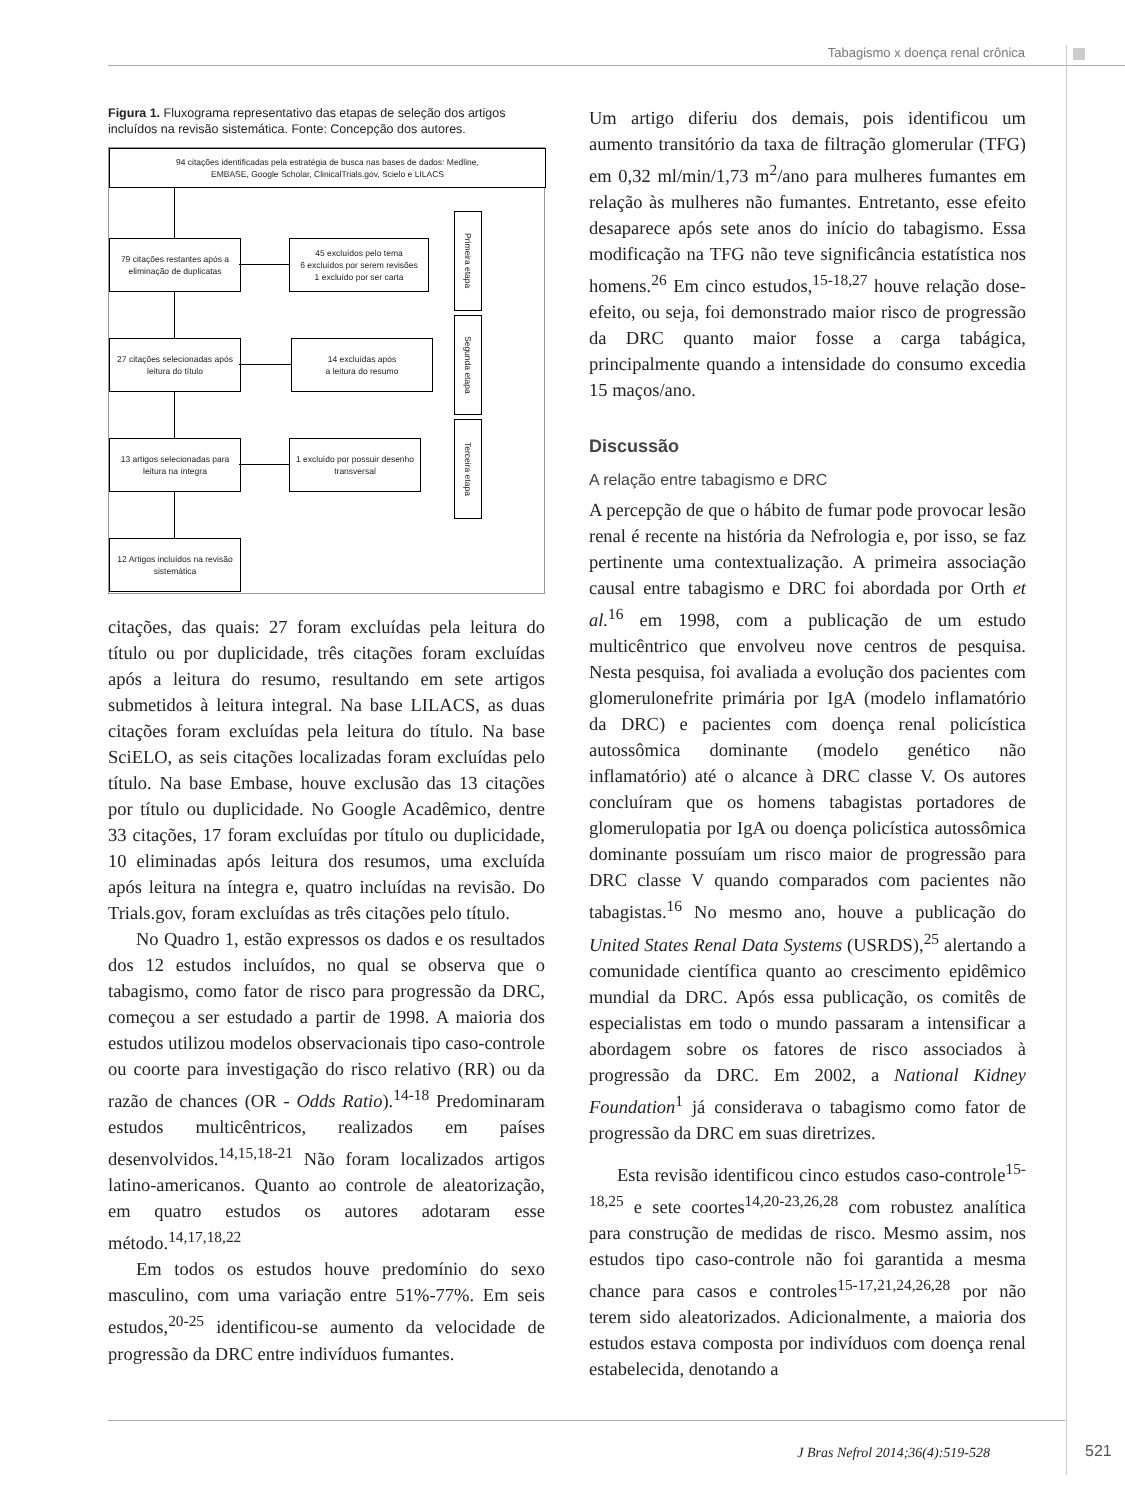Tabagismo x doença renal crônica
Figura 1. Fluxograma representativo das etapas de seleção dos artigos incluídos na revisão sistemática. Fonte: Concepção dos autores.
94 citações identificadas pela estratégia de busca nas bases de dados: Medline,
EMBASE, Google Scholar, ClinicalTrials.gov, Scielo e LILACS
79 citações restantes após a eliminação de duplicatas
45 excluídos pelo tema
6 excluídos por serem revisões
1 excluído por ser carta
27 citações selecionadas após leitura do título
14 excluídas após
a leitura do resumo
13 artigos selecionadas para leitura na íntegra
1 excluído por possuir desenho transversal
12 Artigos incluídos na revisão sistemática
Primeira etapa
Segunda etapa
Terceira etapa
citações, das quais: 27 foram excluídas pela leitura do título ou por duplicidade, três citações foram excluídas após a leitura do resumo, resultando em sete artigos submetidos à leitura integral. Na base LILACS, as duas citações foram excluídas pela leitura do título. Na base SciELO, as seis citações localizadas foram excluídas pelo título. Na base Embase, houve exclusão das 13 citações por título ou duplicidade. No Google Acadêmico, dentre 33 citações, 17 foram excluídas por título ou duplicidade, 10 eliminadas após leitura dos resumos, uma excluída após leitura na íntegra e, quatro incluídas na revisão. Do Trials.gov, foram excluídas as três citações pelo título.
No Quadro 1, estão expressos os dados e os resultados dos 12 estudos incluídos, no qual se observa que o tabagismo, como fator de risco para progressão da DRC, começou a ser estudado a partir de 1998. A maioria dos estudos utilizou modelos observacionais tipo caso-controle ou coorte para investigação do risco relativo (RR) ou da razão de chances (OR - Odds Ratio).<sup>14-18</sup> Predominaram estudos multicêntricos, realizados em países desenvolvidos.<sup>14,15,18-21</sup> Não foram localizados artigos latino-americanos. Quanto ao controle de aleatorização, em quatro estudos os autores adotaram esse método.<sup>14,17,18,22</sup>
Em todos os estudos houve predomínio do sexo masculino, com uma variação entre 51%-77%. Em seis estudos,<sup>20-25</sup> identificou-se aumento da velocidade de progressão da DRC entre indivíduos fumantes.
Um artigo diferiu dos demais, pois identificou um aumento transitório da taxa de filtração glomerular (TFG) em 0,32 ml/min/1,73 m<sup>2</sup>/ano para mulheres fumantes em relação às mulheres não fumantes. Entretanto, esse efeito desaparece após sete anos do início do tabagismo. Essa modificação na TFG não teve significância estatística nos homens.<sup>26</sup> Em cinco estudos,<sup>15-18,27</sup> houve relação dose-efeito, ou seja, foi demonstrado maior risco de progressão da DRC quanto maior fosse a carga tabágica, principalmente quando a intensidade do consumo excedia 15 maços/ano.
Discussão
A relação entre tabagismo e DRC
A percepção de que o hábito de fumar pode provocar lesão renal é recente na história da Nefrologia e, por isso, se faz pertinente uma contextualização. A primeira associação causal entre tabagismo e DRC foi abordada por Orth et al.<sup>16</sup> em 1998, com a publicação de um estudo multicêntrico que envolveu nove centros de pesquisa. Nesta pesquisa, foi avaliada a evolução dos pacientes com glomerulonefrite primária por IgA (modelo inflamatório da DRC) e pacientes com doença renal policística autossômica dominante (modelo genético não inflamatório) até o alcance à DRC classe V. Os autores concluíram que os homens tabagistas portadores de glomerulopatia por IgA ou doença policística autossômica dominante possuíam um risco maior de progressão para DRC classe V quando comparados com pacientes não tabagistas.<sup>16</sup> No mesmo ano, houve a publicação do United States Renal Data Systems (USRDS),<sup>25</sup> alertando a comunidade científica quanto ao crescimento epidêmico mundial da DRC. Após essa publicação, os comitês de especialistas em todo o mundo passaram a intensificar a abordagem sobre os fatores de risco associados à progressão da DRC. Em 2002, a National Kidney Foundation<sup>1</sup> já considerava o tabagismo como fator de progressão da DRC em suas diretrizes.
Esta revisão identificou cinco estudos caso-controle<sup>15-18,25</sup> e sete coortes<sup>14,20-23,26,28</sup> com robustez analítica para construção de medidas de risco. Mesmo assim, nos estudos tipo caso-controle não foi garantida a mesma chance para casos e controles<sup>15-17,21,24,26,28</sup> por não terem sido aleatorizados. Adicionalmente, a maioria dos estudos estava composta por indivíduos com doença renal estabelecida, denotando a
J Bras Nefrol 2014;36(4):519-528
521